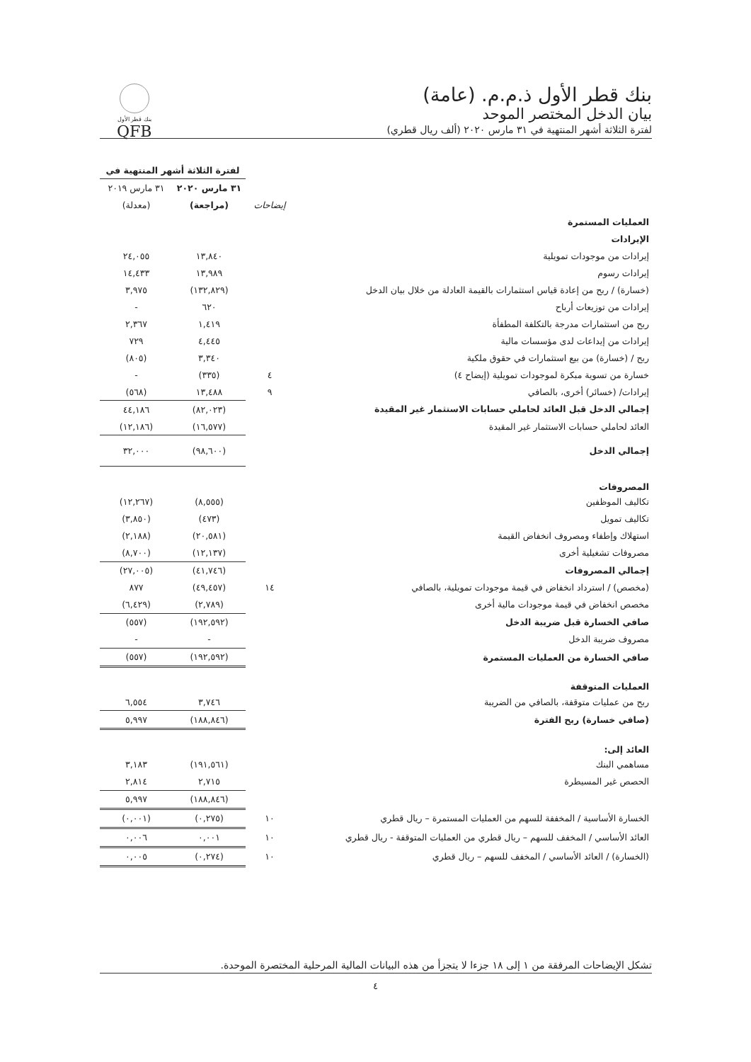بنك قطر الأول ذ.م.م. (عامة)
بيان الدخل المختصر الموحد
لفترة الثلاثة أشهر المنتهية في ٣١ مارس ٢٠٢٠ (ألف ريال قطري)
بنك قطر الأول
QFB
| | | لفترة الثلاثة أشهر المنتهية في | |
| | | ٣١ مارس ٢٠٢٠ | ٣١ مارس ٢٠١٩ |
| | إيضاحات | (مراجعة) | (معدلة) |
| العمليات المستمرة | | | |
| الإيرادات | | | |
| إيرادات من موجودات تمويلية | | ١٣,٨٤٠ | ٢٤,٠٥٥ |
| إيرادات رسوم | | ١٣,٩٨٩ | ١٤,٤٣٣ |
| (خسارة) / ربح من إعادة قياس استثمارات بالقيمة العادلة من خلال بيان الدخل | | (١٣٢,٨٢٩) | ٣,٩٧٥ |
| إيرادات من توزيعات أرباح | | ٦٢٠ | - |
| ربح من استثمارات مدرجة بالتكلفة المطفأة | | ١,٤١٩ | ٢,٣٦٧ |
| إيرادات من إيداعات لدى مؤسسات مالية | | ٤,٤٤٥ | ٧٢٩ |
| ربح / (خسارة) من بيع استثمارات في حقوق ملكية | | ٣,٣٤٠ | (٨٠٥) |
| خسارة من تسوية مبكرة لموجودات تمويلية (إيضاح ٤) | ٤ | (٣٣٥) | - |
| إيرادات/ (خسائر) أخرى، بالصافي | ٩ | ١٣,٤٨٨ | (٥٦٨) |
| إجمالي الدخل قبل العائد لحاملي حسابات الاستثمار غير المقيدة | | (٨٢,٠٢٣) | ٤٤,١٨٦ |
| العائد لحاملي حسابات الاستثمار غير المقيدة | | (١٦,٥٧٧) | (١٢,١٨٦) |
| إجمالي الدخل | | (٩٨,٦٠٠) | ٣٢,٠٠٠ |
| المصروفات | | | |
| تكاليف الموظفين | | (٨,٥٥٥) | (١٢,٢٦٧) |
| تكاليف تمويل | | (٤٧٣) | (٣,٨٥٠) |
| استهلاك وإطفاء ومصروف انخفاض القيمة | | (٢٠,٥٨١) | (٢,١٨٨) |
| مصروفات تشغيلية أخرى | | (١٢,١٣٧) | (٨,٧٠٠) |
| إجمالي المصروفات | | (٤١,٧٤٦) | (٢٧,٠٠٥) |
| (مخصص) / استرداد انخفاض في قيمة موجودات تمويلية، بالصافي | ١٤ | (٤٩,٤٥٧) | ٨٧٧ |
| مخصص انخفاض في قيمة موجودات مالية أخرى | | (٢,٧٨٩) | (٦,٤٢٩) |
| صافي الخسارة قبل ضريبة الدخل | | (١٩٢,٥٩٢) | (٥٥٧) |
| مصروف ضريبة الدخل | | - | - |
| صافي الخسارة من العمليات المستمرة | | (١٩٢,٥٩٢) | (٥٥٧) |
| العمليات المتوقفة | | | |
| ربح من عمليات متوقفة، بالصافي من الضريبة | | ٣,٧٤٦ | ٦,٥٥٤ |
| (صافي خسارة) ربح الفترة | | (١٨٨,٨٤٦) | ٥,٩٩٧ |
| العائد إلى: | | | |
| مساهمي البنك | | (١٩١,٥٦١) | ٣,١٨٣ |
| الحصص غير المسيطرة | | ٢,٧١٥ | ٢,٨١٤ |
| | | (١٨٨,٨٤٦) | ٥,٩٩٧ |
| الخسارة الأساسية / المخففة للسهم من العمليات المستمرة – ريال قطري | ١٠ | (٠,٢٧٥) | (٠,٠٠١) |
| العائد الأساسي / المخفف للسهم – ريال قطري من العمليات المتوقفة - ريال قطري | ١٠ | ٠,٠٠١ | ٠,٠٠٦ |
| (الخسارة) / العائد الأساسي / المخفف للسهم – ريال قطري | ١٠ | (٠,٢٧٤) | ٠,٠٠٥ |
تشكل الإيضاحات المرفقة من ١ إلى ١٨ جزءا لا يتجزأ من هذه البيانات المالية المرحلية المختصرة الموحدة.
٤